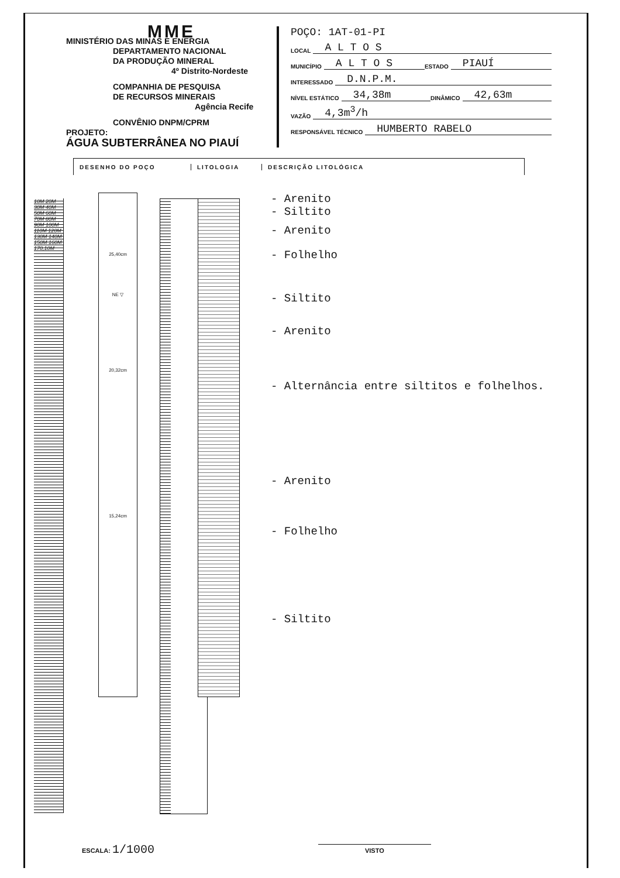MME
MINISTÉRIO DAS MINAS E ENERGIA
DEPARTAMENTO NACIONAL
DA PRODUÇÃO MINERAL
4º Distrito-Nordeste
COMPANHIA DE PESQUISA
DE RECURSOS MINERAIS
Agência Recife
CONVÊNIO DNPM/CPRM
PROJETO:
ÁGUA SUBTERRÂNEA NO PIAUÍ
POÇO: 1AT-01-PI
LOCAL A L T O S
MUNICÍPIO A L T O S ESTADO PIAUÍ
INTERESSADO D.N.P.M.
NÍVEL ESTÁTICO 34,38m DINÂMICO 42,63m
VAZÃO 4,3m<sup>3</sup>/h
RESPONSÁVEL TÉCNICO HUMBERTO RABELO
DESENHO DO POÇO LITOLOGIA DESCRIÇÃO LITOLÓGICA
10M 20M 30M 40M 50M 60M 70M 80M 90M 100M 110M 120M 130M 140M 150M 160M 170,10M
25,40cm
NE ▽
20,32cm
15,24cm
- Arenito
- Siltito
- Arenito
- Folhelho
- Siltito
- Arenito
- Alternância entre siltitos e folhelhos.
- Arenito
- Folhelho
- Siltito
ESCALA: 1/1000 VISTO